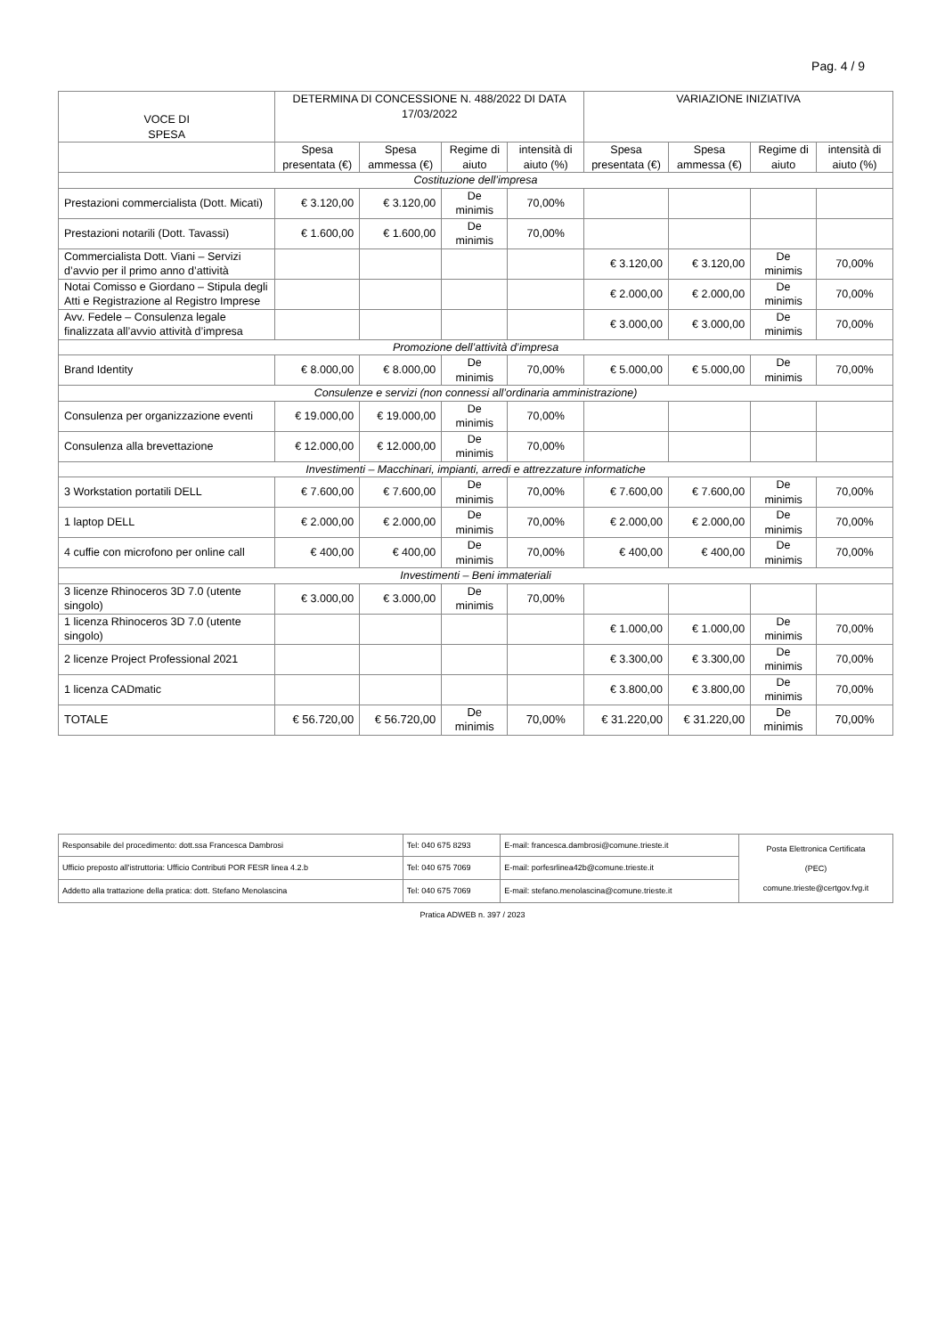Pag. 4 / 9
| VOCE DI SPESA | DETERMINA DI CONCESSIONE N. 488/2022 DI DATA 17/03/2022 | | | | VARIAZIONE INIZIATIVA | | | |
| --- | --- | --- | --- | --- | --- | --- | --- | --- |
| | Spesa presentata (€) | Spesa ammessa (€) | Regime di aiuto | intensità di aiuto (%) | Spesa presentata (€) | Spesa ammessa (€) | Regime di aiuto | intensità di aiuto (%) |
| Costituzione dell’impresa | | | | | | | | |
| Prestazioni commercialista (Dott. Micati) | € 3.120,00 | € 3.120,00 | De minimis | 70,00% | | | | |
| Prestazioni notarili (Dott. Tavassi) | € 1.600,00 | € 1.600,00 | De minimis | 70,00% | | | | |
| Commercialista Dott. Viani – Servizi d’avvio per il primo anno d’attività | | | | | € 3.120,00 | € 3.120,00 | De minimis | 70,00% |
| Notai Comisso e Giordano – Stipula degli Atti e Registrazione al Registro Imprese | | | | | € 2.000,00 | € 2.000,00 | De minimis | 70,00% |
| Avv. Fedele – Consulenza legale finalizzata all’avvio attività d’impresa | | | | | € 3.000,00 | € 3.000,00 | De minimis | 70,00% |
| Promozione dell’attività d’impresa | | | | | | | | |
| Brand Identity | € 8.000,00 | € 8.000,00 | De minimis | 70,00% | € 5.000,00 | € 5.000,00 | De minimis | 70,00% |
| Consulenze e servizi (non connessi all’ordinaria amministrazione) | | | | | | | | |
| Consulenza per organizzazione eventi | € 19.000,00 | € 19.000,00 | De minimis | 70,00% | | | | |
| Consulenza alla brevettazione | € 12.000,00 | € 12.000,00 | De minimis | 70,00% | | | | |
| Investimenti – Macchinari, impianti, arredi e attrezzature informatiche | | | | | | | | |
| 3 Workstation portatili DELL | € 7.600,00 | € 7.600,00 | De minimis | 70,00% | € 7.600,00 | € 7.600,00 | De minimis | 70,00% |
| 1 laptop DELL | € 2.000,00 | € 2.000,00 | De minimis | 70,00% | € 2.000,00 | € 2.000,00 | De minimis | 70,00% |
| 4 cuffie con microfono per online call | € 400,00 | € 400,00 | De minimis | 70,00% | € 400,00 | € 400,00 | De minimis | 70,00% |
| Investimenti – Beni immateriali | | | | | | | | |
| 3 licenze Rhinoceros 3D 7.0 (utente singolo) | € 3.000,00 | € 3.000,00 | De minimis | 70,00% | | | | |
| 1 licenza Rhinoceros 3D 7.0 (utente singolo) | | | | | € 1.000,00 | € 1.000,00 | De minimis | 70,00% |
| 2 licenze Project Professional 2021 | | | | | € 3.300,00 | € 3.300,00 | De minimis | 70,00% |
| 1 licenza CADmatic | | | | | € 3.800,00 | € 3.800,00 | De minimis | 70,00% |
| TOTALE | € 56.720,00 | € 56.720,00 | De minimis | 70,00% | € 31.220,00 | € 31.220,00 | De minimis | 70,00% |
| Responsabile del procedimento: dott.ssa Francesca Dambrosi | Tel: 040 675 8293 | E-mail: francesca.dambrosi@comune.trieste.it | Posta Elettronica Certificata (PEC) comune.trieste@certgov.fvg.it |
| Ufficio preposto all'istruttoria: Ufficio Contributi POR FESR linea 4.2.b | Tel: 040 675 7069 | E-mail: porfesrlinea42b@comune.trieste.it | |
| Addetto alla trattazione della pratica: dott. Stefano Menolascina | Tel: 040 675 7069 | E-mail: stefano.menolascina@comune.trieste.it | |
Pratica ADWEB n. 397 / 2023